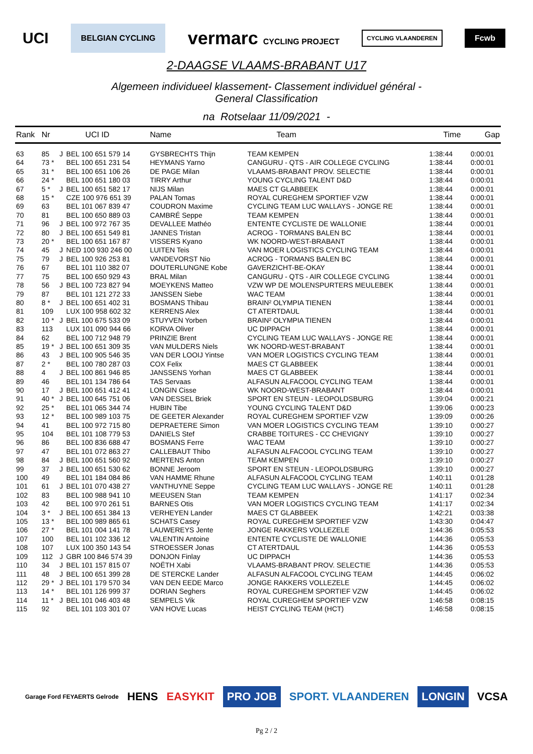UCI BELGIAN CYCLING vermarc CYCLING PROJECT CYCLING VLAANDEREN Fcwb
2-DAAGSE VLAAMS-BRABANT U17
Algemeen individueel klassement- Classement individuel général -
General Classification
na Rotselaar 11/09/2021 -
| Rank | Nr | | UCI ID | Name | Team | Time | Gap |
| --- | --- | --- | --- | --- | --- | --- | --- |
| 63 | 85 | J | BEL 100 651 579 14 | GYSBRECHTS Thijn | TEAM KEMPEN | 1:38:44 | 0:00:01 |
| 64 | 73 * | | BEL 100 651 231 54 | HEYMANS Yarno | CANGURU - QTS - AIR COLLEGE CYCLING | 1:38:44 | 0:00:01 |
| 65 | 31 * | | BEL 100 651 106 26 | DE PAGE Milan | VLAAMS-BRABANT PROV. SELECTIE | 1:38:44 | 0:00:01 |
| 66 | 24 * | | BEL 100 651 180 03 | TIRRY Arthur | YOUNG CYCLING TALENT D&D | 1:38:44 | 0:00:01 |
| 67 | 5 * | J | BEL 100 651 582 17 | NIJS Milan | MAES CT GLABBEEK | 1:38:44 | 0:00:01 |
| 68 | 15 * | | CZE 100 976 651 39 | PALAN Tomas | ROYAL CUREGHEM SPORTIEF VZW | 1:38:44 | 0:00:01 |
| 69 | 63 | | BEL 101 067 839 47 | COUDRON Maxime | CYCLING TEAM LUC WALLAYS - JONGE RE | 1:38:44 | 0:00:01 |
| 70 | 81 | | BEL 100 650 889 03 | CAMBRÉ Seppe | TEAM KEMPEN | 1:38:44 | 0:00:01 |
| 71 | 96 | J | BEL 100 972 767 35 | DEVALLEE Mathéo | ENTENTE CYCLISTE DE WALLONIE | 1:38:44 | 0:00:01 |
| 72 | 80 | J | BEL 100 651 549 81 | JANNES Tristan | ACROG - TORMANS BALEN BC | 1:38:44 | 0:00:01 |
| 73 | 20 * | | BEL 100 651 167 87 | VISSERS Kyano | WK NOORD-WEST-BRABANT | 1:38:44 | 0:00:01 |
| 74 | 45 | J | NED 100 930 246 00 | LUITEN Teis | VAN MOER LOGISTICS CYCLING TEAM | 1:38:44 | 0:00:01 |
| 75 | 79 | J | BEL 100 926 253 81 | VANDEVORST Nio | ACROG - TORMANS BALEN BC | 1:38:44 | 0:00:01 |
| 76 | 67 | | BEL 101 110 382 07 | DOUTERLUNGNE Kobe | GAVERZICHT-BE-OKAY | 1:38:44 | 0:00:01 |
| 77 | 75 | | BEL 100 650 929 43 | BRAL Milan | CANGURU - QTS - AIR COLLEGE CYCLING | 1:38:44 | 0:00:01 |
| 78 | 56 | J | BEL 100 723 827 94 | MOEYKENS Matteo | VZW WP DE MOLENSPURTERS MEULEBEK | 1:38:44 | 0:00:01 |
| 79 | 87 | | BEL 101 121 272 33 | JANSSEN Siebe | WAC TEAM | 1:38:44 | 0:00:01 |
| 80 | 8 * | J | BEL 100 651 402 31 | BOSMANS Thibau | BRAIN² OLYMPIA TIENEN | 1:38:44 | 0:00:01 |
| 81 | 109 | | LUX 100 958 602 32 | KERRENS Alex | CT ATERTDAUL | 1:38:44 | 0:00:01 |
| 82 | 10 * | J | BEL 100 675 533 09 | STUYVEN Yorben | BRAIN² OLYMPIA TIENEN | 1:38:44 | 0:00:01 |
| 83 | 113 | | LUX 101 090 944 66 | KORVA Oliver | UC DIPPACH | 1:38:44 | 0:00:01 |
| 84 | 62 | | BEL 100 712 948 79 | PRINZIE Brent | CYCLING TEAM LUC WALLAYS - JONGE RE | 1:38:44 | 0:00:01 |
| 85 | 19 * | J | BEL 100 651 309 35 | VAN MULDERS Niels | WK NOORD-WEST-BRABANT | 1:38:44 | 0:00:01 |
| 86 | 43 | J | BEL 100 905 546 35 | VAN DER LOOIJ Yintse | VAN MOER LOGISTICS CYCLING TEAM | 1:38:44 | 0:00:01 |
| 87 | 2 * | | BEL 100 780 287 03 | COX Felix | MAES CT GLABBEEK | 1:38:44 | 0:00:01 |
| 88 | 4 | J | BEL 100 861 946 85 | JANSSENS Yorhan | MAES CT GLABBEEK | 1:38:44 | 0:00:01 |
| 89 | 46 | | BEL 101 134 786 64 | TAS Servaas | ALFASUN ALFACOOL CYCLING TEAM | 1:38:44 | 0:00:01 |
| 90 | 17 | J | BEL 100 651 412 41 | LONGIN Cisse | WK NOORD-WEST-BRABANT | 1:38:44 | 0:00:01 |
| 91 | 40 * | J | BEL 100 645 751 06 | VAN DESSEL Briek | SPORT EN STEUN - LEOPOLDSBURG | 1:39:04 | 0:00:21 |
| 92 | 25 * | | BEL 101 065 344 74 | HUBIN Tibe | YOUNG CYCLING TALENT D&D | 1:39:06 | 0:00:23 |
| 93 | 12 * | | BEL 100 989 103 75 | DE GEETER Alexander | ROYAL CUREGHEM SPORTIEF VZW | 1:39:09 | 0:00:26 |
| 94 | 41 | | BEL 100 972 715 80 | DEPRAETERE Simon | VAN MOER LOGISTICS CYCLING TEAM | 1:39:10 | 0:00:27 |
| 95 | 104 | | BEL 101 108 779 53 | DANIELS Stef | CRABBE TOITURES - CC CHEVIGNY | 1:39:10 | 0:00:27 |
| 96 | 86 | | BEL 100 836 688 47 | BOSMANS Ferre | WAC TEAM | 1:39:10 | 0:00:27 |
| 97 | 47 | | BEL 101 072 863 27 | CALLEBAUT Thibo | ALFASUN ALFACOOL CYCLING TEAM | 1:39:10 | 0:00:27 |
| 98 | 84 | J | BEL 100 651 560 92 | MERTENS Anton | TEAM KEMPEN | 1:39:10 | 0:00:27 |
| 99 | 37 | J | BEL 100 651 530 62 | BONNE Jeroom | SPORT EN STEUN - LEOPOLDSBURG | 1:39:10 | 0:00:27 |
| 100 | 49 | | BEL 101 184 084 86 | VAN HAMME Rhune | ALFASUN ALFACOOL CYCLING TEAM | 1:40:11 | 0:01:28 |
| 101 | 61 | J | BEL 101 070 438 27 | VANTHUYNE Seppe | CYCLING TEAM LUC WALLAYS - JONGE RE | 1:40:11 | 0:01:28 |
| 102 | 83 | | BEL 100 988 941 10 | MEEUSEN Stan | TEAM KEMPEN | 1:41:17 | 0:02:34 |
| 103 | 42 | | BEL 100 970 261 51 | BARNES Otis | VAN MOER LOGISTICS CYCLING TEAM | 1:41:17 | 0:02:34 |
| 104 | 3 * | J | BEL 100 651 384 13 | VERHEYEN Lander | MAES CT GLABBEEK | 1:42:21 | 0:03:38 |
| 105 | 13 * | | BEL 100 989 865 61 | SCHATS Casey | ROYAL CUREGHEM SPORTIEF VZW | 1:43:30 | 0:04:47 |
| 106 | 27 * | | BEL 101 004 141 78 | LAUWEREYS Jente | JONGE RAKKERS VOLLEZELE | 1:44:36 | 0:05:53 |
| 107 | 100 | | BEL 101 102 336 12 | VALENTIN Antoine | ENTENTE CYCLISTE DE WALLONIE | 1:44:36 | 0:05:53 |
| 108 | 107 | | LUX 100 350 143 54 | STROESSER Jonas | CT ATERTDAUL | 1:44:36 | 0:05:53 |
| 109 | 112 | J | GBR 100 846 574 39 | DONJON Finlay | UC DIPPACH | 1:44:36 | 0:05:53 |
| 110 | 34 | J | BEL 101 157 815 07 | NOËTH Xabi | VLAAMS-BRABANT PROV. SELECTIE | 1:44:36 | 0:05:53 |
| 111 | 48 | J | BEL 100 651 399 28 | DE STERCKE Lander | ALFASUN ALFACOOL CYCLING TEAM | 1:44:45 | 0:06:02 |
| 112 | 29 * | J | BEL 101 179 570 34 | VAN DEN EEDE Marco | JONGE RAKKERS VOLLEZELE | 1:44:45 | 0:06:02 |
| 113 | 14 * | | BEL 101 126 999 37 | DORIAN Seghers | ROYAL CUREGHEM SPORTIEF VZW | 1:44:45 | 0:06:02 |
| 114 | 11 * | J | BEL 101 046 403 48 | SEMPELS Vik | ROYAL CUREGHEM SPORTIEF VZW | 1:46:58 | 0:08:15 |
| 115 | 92 | | BEL 101 103 301 07 | VAN HOVE Lucas | HEIST CYCLING TEAM (HCT) | 1:46:58 | 0:08:15 |
Garage Ford FEYAERTS Gelrode HENS EASYKIT PRO JOB SPORT. VLAANDEREN LONGIN VCSA
Pg 2 / 2